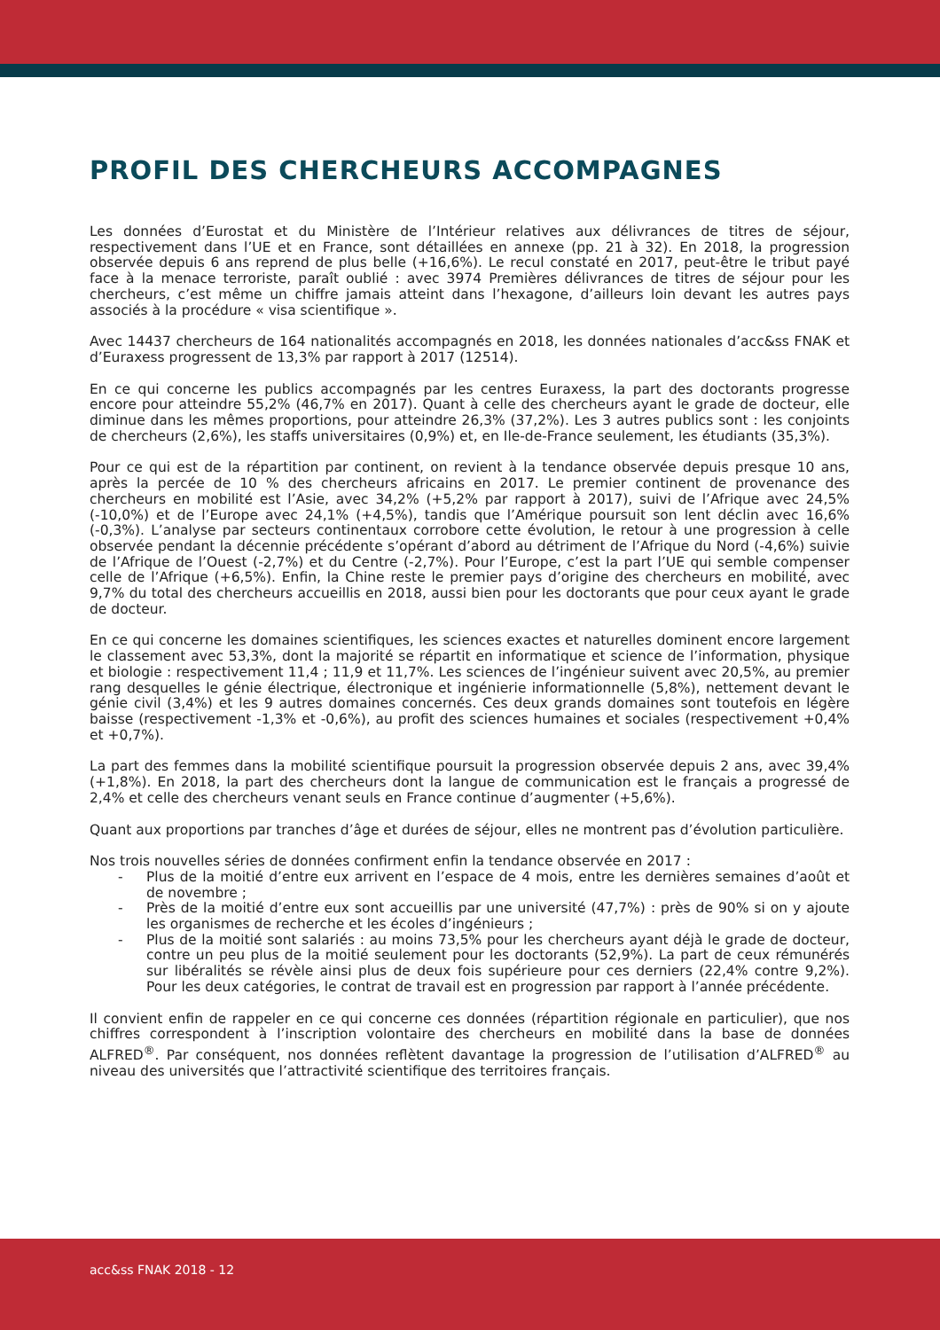PROFIL DES CHERCHEURS ACCOMPAGNES
Les données d’Eurostat et du Ministère de l’Intérieur relatives aux délivrances de titres de séjour, respectivement dans l’UE et en France, sont détaillées en annexe (pp. 21 à 32). En 2018, la progression observée depuis 6 ans reprend de plus belle (+16,6%). Le recul constaté en 2017, peut-être le tribut payé face à la menace terroriste, paraît oublié : avec 3974 Premières délivrances de titres de séjour pour les chercheurs, c’est même un chiffre jamais atteint dans l’hexagone, d’ailleurs loin devant les autres pays associés à la procédure « visa scientifique ».
Avec 14437 chercheurs de 164 nationalités accompagnés en 2018, les données nationales d’acc&ss FNAK et d’Euraxess progressent de 13,3% par rapport à 2017 (12514).
En ce qui concerne les publics accompagnés par les centres Euraxess, la part des doctorants progresse encore pour atteindre 55,2% (46,7% en 2017). Quant à celle des chercheurs ayant le grade de docteur, elle diminue dans les mêmes proportions, pour atteindre 26,3% (37,2%). Les 3 autres publics sont : les conjoints de chercheurs (2,6%), les staffs universitaires (0,9%) et, en Ile-de-France seulement, les étudiants (35,3%).
Pour ce qui est de la répartition par continent, on revient à la tendance observée depuis presque 10 ans, après la percée de 10 % des chercheurs africains en 2017. Le premier continent de provenance des chercheurs en mobilité est l’Asie, avec 34,2% (+5,2% par rapport à 2017), suivi de l’Afrique avec 24,5% (-10,0%) et de l’Europe avec 24,1% (+4,5%), tandis que l’Amérique poursuit son lent déclin avec 16,6% (-0,3%). L’analyse par secteurs continentaux corrobore cette évolution, le retour à une progression à celle observée pendant la décennie précédente s’opérant d’abord au détriment de l’Afrique du Nord (-4,6%) suivie de l’Afrique de l’Ouest (-2,7%) et du Centre (-2,7%). Pour l’Europe, c’est la part l’UE qui semble compenser celle de l’Afrique (+6,5%). Enfin, la Chine reste le premier pays d’origine des chercheurs en mobilité, avec 9,7% du total des chercheurs accueillis en 2018, aussi bien pour les doctorants que pour ceux ayant le grade de docteur.
En ce qui concerne les domaines scientifiques, les sciences exactes et naturelles dominent encore largement le classement avec 53,3%, dont la majorité se répartit en informatique et science de l’information, physique et biologie : respectivement 11,4 ; 11,9 et 11,7%. Les sciences de l’ingénieur suivent avec 20,5%, au premier rang desquelles le génie électrique, électronique et ingénierie informationnelle (5,8%), nettement devant le génie civil (3,4%) et les 9 autres domaines concernés. Ces deux grands domaines sont toutefois en légère baisse (respectivement -1,3% et -0,6%), au profit des sciences humaines et sociales (respectivement +0,4% et +0,7%).
La part des femmes dans la mobilité scientifique poursuit la progression observée depuis 2 ans, avec 39,4% (+1,8%). En 2018, la part des chercheurs dont la langue de communication est le français a progressé de 2,4% et celle des chercheurs venant seuls en France continue d’augmenter (+5,6%).
Quant aux proportions par tranches d’âge et durées de séjour, elles ne montrent pas d’évolution particulière.
Nos trois nouvelles séries de données confirment enfin la tendance observée en 2017 :
- Plus de la moitié d’entre eux arrivent en l’espace de 4 mois, entre les dernières semaines d’août et de novembre ;
- Près de la moitié d’entre eux sont accueillis par une université (47,7%) : près de 90% si on y ajoute les organismes de recherche et les écoles d’ingénieurs ;
- Plus de la moitié sont salariés : au moins 73,5% pour les chercheurs ayant déjà le grade de docteur, contre un peu plus de la moitié seulement pour les doctorants (52,9%). La part de ceux rémunérés sur libéralités se révèle ainsi plus de deux fois supérieure pour ces derniers (22,4% contre 9,2%). Pour les deux catégories, le contrat de travail est en progression par rapport à l’année précédente.
Il convient enfin de rappeler en ce qui concerne ces données (répartition régionale en particulier), que nos chiffres correspondent à l’inscription volontaire des chercheurs en mobilité dans la base de données ALFRED<sup>®</sup>. Par conséquent, nos données reflètent davantage la progression de l’utilisation d’ALFRED<sup>®</sup> au niveau des universités que l’attractivité scientifique des territoires français.
acc&ss FNAK 2018 - 12